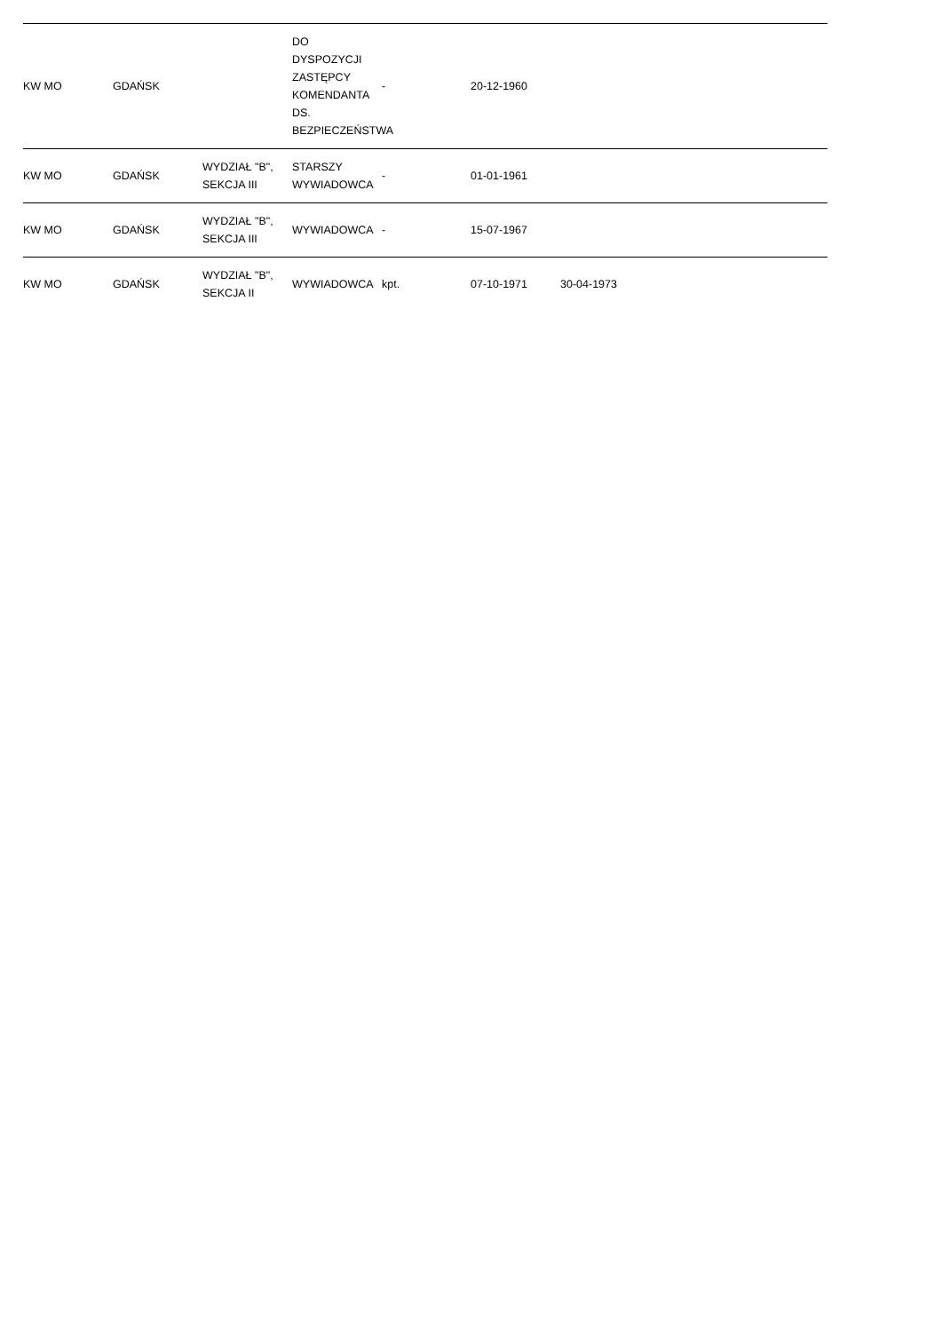| KW MO | GDAŃSK | | DO DYSPOZYCJI ZASTĘPCY KOMENDANTA DS. BEZPIECZEŃSTWA | - | 20-12-1960 | | | |
| KW MO | GDAŃSK | WYDZIAŁ "B", SEKCJA III | STARSZY WYWIADOWCA | - | 01-01-1961 | | | |
| KW MO | GDAŃSK | WYDZIAŁ "B", SEKCJA III | WYWIADOWCA | - | 15-07-1967 | | | |
| KW MO | GDAŃSK | WYDZIAŁ "B", SEKCJA II | WYWIADOWCA | kpt. | 07-10-1971 | 30-04-1973 | | |